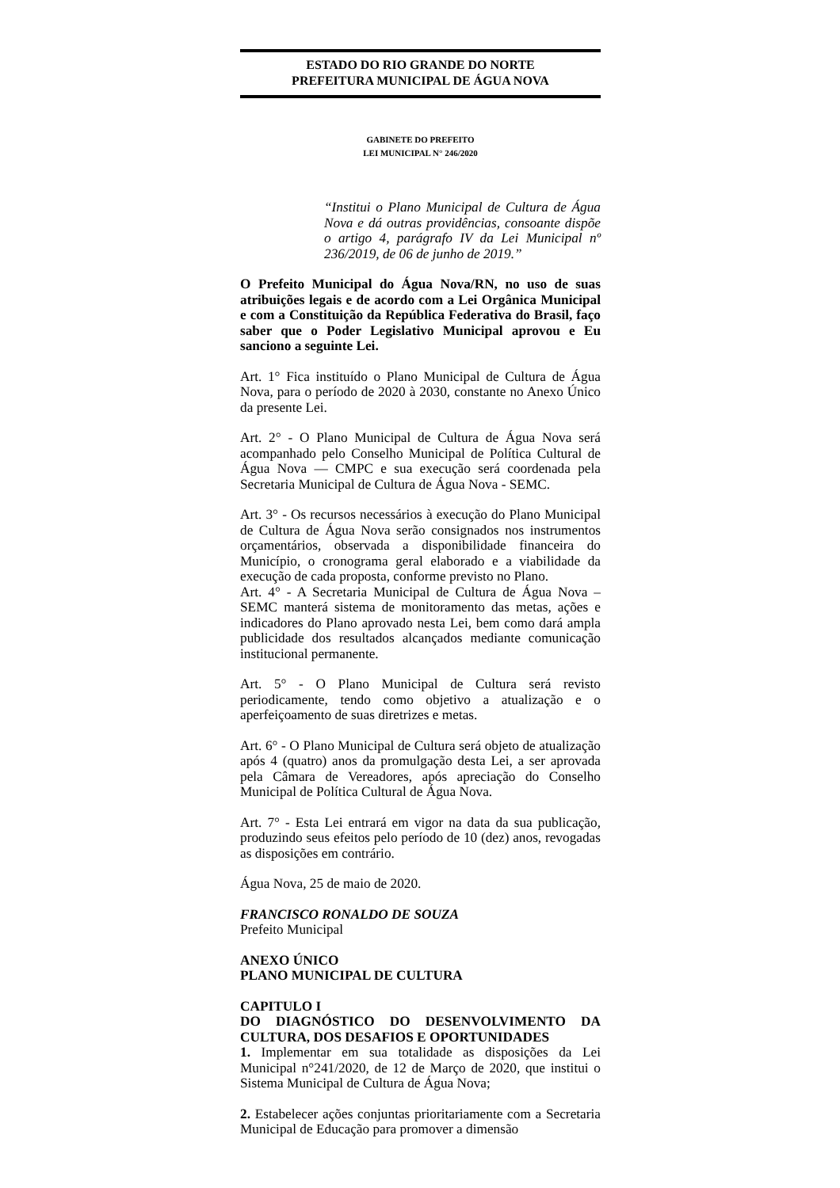ESTADO DO RIO GRANDE DO NORTE
PREFEITURA MUNICIPAL DE ÁGUA NOVA
GABINETE DO PREFEITO
LEI MUNICIPAL N° 246/2020
“Institui o Plano Municipal de Cultura de Água Nova e dá outras providências, consoante dispõe o artigo 4, parágrafo IV da Lei Municipal nº 236/2019, de 06 de junho de 2019.”
O Prefeito Municipal do Água Nova/RN, no uso de suas atribuições legais e de acordo com a Lei Orgânica Municipal e com a Constituição da República Federativa do Brasil, faço saber que o Poder Legislativo Municipal aprovou e Eu sanciono a seguinte Lei.
Art. 1° Fica instituído o Plano Municipal de Cultura de Água Nova, para o período de 2020 à 2030, constante no Anexo Único da presente Lei.
Art. 2° - O Plano Municipal de Cultura de Água Nova será acompanhado pelo Conselho Municipal de Política Cultural de Água Nova — CMPC e sua execução será coordenada pela Secretaria Municipal de Cultura de Água Nova - SEMC.
Art. 3° - Os recursos necessários à execução do Plano Municipal de Cultura de Água Nova serão consignados nos instrumentos orçamentários, observada a disponibilidade financeira do Município, o cronograma geral elaborado e a viabilidade da execução de cada proposta, conforme previsto no Plano.
Art. 4° - A Secretaria Municipal de Cultura de Água Nova – SEMC manterá sistema de monitoramento das metas, ações e indicadores do Plano aprovado nesta Lei, bem como dará ampla publicidade dos resultados alcançados mediante comunicação institucional permanente.
Art. 5° - O Plano Municipal de Cultura será revisto periodicamente, tendo como objetivo a atualização e o aperfeiçoamento de suas diretrizes e metas.
Art. 6° - O Plano Municipal de Cultura será objeto de atualização após 4 (quatro) anos da promulgação desta Lei, a ser aprovada pela Câmara de Vereadores, após apreciação do Conselho Municipal de Política Cultural de Água Nova.
Art. 7° - Esta Lei entrará em vigor na data da sua publicação, produzindo seus efeitos pelo período de 10 (dez) anos, revogadas as disposições em contrário.
Água Nova, 25 de maio de 2020.
FRANCISCO RONALDO DE SOUZA
Prefeito Municipal
ANEXO ÚNICO
PLANO MUNICIPAL DE CULTURA
CAPITULO I
DO DIAGNÓSTICO DO DESENVOLVIMENTO DA CULTURA, DOS DESAFIOS E OPORTUNIDADES
1. Implementar em sua totalidade as disposições da Lei Municipal n°241/2020, de 12 de Março de 2020, que institui o Sistema Municipal de Cultura de Água Nova;
2. Estabelecer ações conjuntas prioritariamente com a Secretaria Municipal de Educação para promover a dimensão